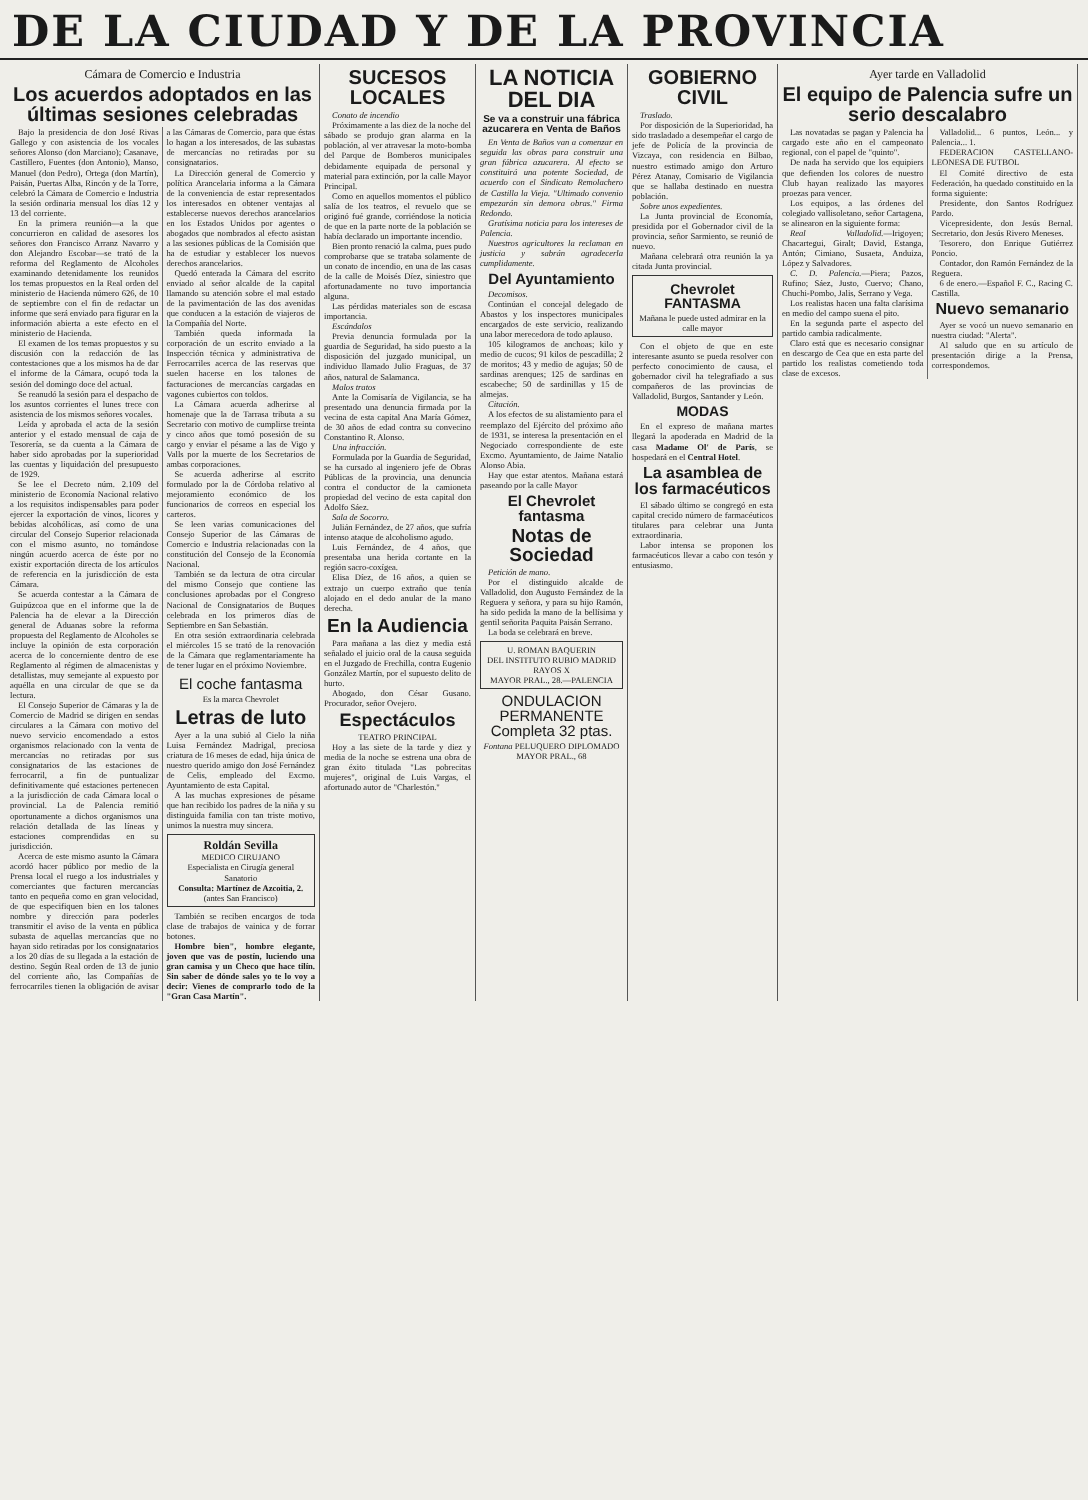DE LA CIUDAD Y DE LA PROVINCIA
Cámara de Comercio e Industria
Los acuerdos adoptados en las últimas sesiones celebradas
Bajo la presidencia de don José Rivas Gallego y con asistencia de los vocales señores Alonso (don Marciano); Casanave, Castillero, Fuentes (don Antonio), Manso, Manuel (don Pedro), Ortega (don Martín), Paisán, Puertas Alba, Rincón y de la Torre, celebró la Cámara de Comercio e Industria la sesión ordinaria mensual los días 12 y 13 del corriente.
En la primera reunión—a la que concurrieron en calidad de asesores los señores don Francisco Arranz Navarro y don Alejandro Escobar—se trató de la reforma del Reglamento de Alcoholes examinando detenidamente los reunidos los temas propuestos en la Real orden del ministerio de Hacienda número 626, de 10 de septiembre con el fin de redactar un informe que será enviado para figurar en la información abierta a este efecto en el ministerio de Hacienda.
El examen de los temas propuestos y su discusión con la redacción de las contestaciones que a los mismos ha de dar el informe de la Cámara, ocupó toda la sesión del domingo doce del actual.
Se reanudó la sesión para el despacho de los asuntos corrientes el lunes trece con asistencia de los mismos señores vocales.
Leída y aprobada el acta de la sesión anterior y el estado mensual de caja de Tesorería, se da cuenta a la Cámara de haber sido aprobadas por la superioridad las cuentas y liquidación del presupuesto de 1929.
Se lee el Decreto núm. 2.109 del ministerio de Economía Nacional relativo a los requisitos indispensables para poder ejercer la exportación de vinos, licores y bebidas alcohólicas, así como de una circular del Consejo Superior relacionada con el mismo asunto, no tomándose ningún acuerdo acerca de éste por no existir exportación directa de los artículos de referencia en la jurisdicción de esta Cámara.
Se acuerda contestar a la Cámara de Guipúzcoa que en el informe que la de Palencia ha de elevar a la Dirección general de Aduanas sobre la reforma propuesta del Reglamento de Alcoholes se incluye la opinión de esta corporación acerca de lo concerniente dentro de ese Reglamento al régimen de almacenistas y detallistas, muy semejante al expuesto por aquélla en una circular de que se da lectura.
El Consejo Superior de Cámaras y la de Comercio de Madrid se dirigen en sendas circulares a la Cámara con motivo del nuevo servicio encomendado a estos organismos relacionado con la venta de mercancías no retiradas por sus consignatarios de las estaciones de ferrocarril, a fin de puntualizar definitivamente qué estaciones pertenecen a la jurisdicción de cada Cámara local o provincial. La de Palencia remitió oportunamente a dichos organismos una relación detallada de las líneas y estaciones comprendidas en su jurisdicción.
Acerca de este mismo asunto la Cámara acordó hacer público por medio de la Prensa local el ruego a los industriales y comerciantes que facturen mercancías tanto en pequeña como en gran velocidad, de que especifiquen bien en los talones nombre y dirección para poderles transmitir el aviso de la venta en pública subasta de aquellas mercancías que no hayan sido retiradas por los consignatarios a los 20 días de su llegada a la estación de destino. Según Real orden de 13 de junio del corriente año, las Compañías de ferrocarriles tienen la obligación de avisar a las Cámaras de Comercio, para que éstas lo hagan a los interesados, de las subastas de mercancías no retiradas por su consignatarios.
La Dirección general de Comercio y política Arancelaria informa a la Cámara de la conveniencia de estar representados los interesados en obtener ventajas al establecerse nuevos derechos arancelarios en los Estados Unidos por agentes o abogados que nombrados al efecto asistan a las sesiones públicas de la Comisión que ha de estudiar y establecer los nuevos derechos arancelarios.
Quedó enterada la Cámara del escrito enviado al señor alcalde de la capital llamando su atención sobre el mal estado de la pavimentación de las dos avenidas que conducen a la estación de viajeros de la Compañía del Norte.
También queda informada la corporación de un escrito enviado a la Inspección técnica y administrativa de Ferrocarriles acerca de las reservas que suelen hacerse en los talones de facturaciones de mercancías cargadas en vagones cubiertos con toldos.
La Cámara acuerda adherirse al homenaje que la de Tarrasa tributa a su Secretario con motivo de cumplirse treinta y cinco años que tomó posesión de su cargo y enviar el pésame a las de Vigo y Valls por la muerte de los Secretarios de ambas corporaciones.
Se acuerda adherirse al escrito formulado por la de Córdoba relativo al mejoramiento económico de los funcionarios de correos en especial los carteros.
Se leen varias comunicaciones del Consejo Superior de las Cámaras de Comercio e Industria relacionadas con la constitución del Consejo de la Economía Nacional.
También se da lectura de otra circular del mismo Consejo que contiene las conclusiones aprobadas por el Congreso Nacional de Consignatarios de Buques celebrada en los primeros días de Septiembre en San Sebastián.
En otra sesión extraordinaria celebrada el miércoles 15 se trató de la renovación de la Cámara que reglamentariamente ha de tener lugar en el próximo Noviembre.
El coche fantasma
Es la marca Chevrolet
Letras de luto
Ayer a la una subió al Cielo la niña Luisa Fernández Madrigal, preciosa criatura de 16 meses de edad, hija única de nuestro querido amigo don José Fernández de Celis, empleado del Excmo. Ayuntamiento de esta Capital.
A las muchas expresiones de pésame que han recibido los padres de la niña y su distinguida familia con tan triste motivo, unimos la nuestra muy sincera.
Roldán Sevilla
MEDICO CIRUJANO
Especialista en Cirugía general
Sanatorio
Consulta: Martínez de Azcoitia, 2.
(antes San Francisco)
También se reciben encargos de toda clase de trabajos de vainica y de forrar botones.
Hombre bien", hombre elegante, joven que vas de postín, luciendo una gran camisa y un Checo que hace tilín. Sin saber de dónde sales yo te lo voy a decir: Vienes de comprarlo todo de la "Gran Casa Martín".
SUCESOS LOCALES
Conato de incendio
Próximamente a las diez de la noche del sábado se produjo gran alarma en la población, al ver atravesar la moto-bomba del Parque de Bomberos municipales debidamente equipada de personal y material para extinción, por la calle Mayor Principal.
Como en aquellos momentos el público salía de los teatros, el revuelo que se originó fué grande, corriéndose la noticia de que en la parte norte de la población se había declarado un importante incendio.
Bien pronto renació la calma, pues pudo comprobarse que se trataba solamente de un conato de incendio, en una de las casas de la calle de Moisés Díez, siniestro que afortunadamente no tuvo importancia alguna.
Las pérdidas materiales son de escasa importancia.
Escándalos
Previa denuncia formulada por la guardia de Seguridad, ha sido puesto a la disposición del juzgado municipal, un individuo llamado Julio Fraguas, de 37 años, natural de Salamanca.
Malos tratos
Ante la Comisaría de Vigilancia, se ha presentado una denuncia firmada por la vecina de esta capital Ana María Gómez, de 30 años de edad contra su convecino Constantino R. Alonso.
Una infracción.
Formulada por la Guardia de Seguridad, se ha cursado al ingeniero jefe de Obras Públicas de la provincia, una denuncia contra el conductor de la camioneta propiedad del vecino de esta capital don Adolfo Sáez.
Sala de Socorro.
Julián Fernández, de 27 años, que sufría intenso ataque de alcoholismo agudo.
Luis Fernández, de 4 años, que presentaba una herida cortante en la región sacro-coxígea.
Elisa Díez, de 16 años, a quien se extrajo un cuerpo extraño que tenía alojado en el dedo anular de la mano derecha.
En la Audiencia
Para mañana a las diez y media está señalado el juicio oral de la causa seguida en el Juzgado de Frechilla, contra Eugenio González Martín, por el supuesto delito de hurto.
Abogado, don César Gusano. Procurador, señor Ovejero.
Espectáculos
TEATRO PRINCIPAL
Hoy a las siete de la tarde y diez y media de la noche se estrena una obra de gran éxito titulada "Las pobrecitas mujeres", original de Luis Vargas, el afortunado autor de "Charlestón."
LA NOTICIA DEL DIA
Se va a construir una fábrica azucarera en Venta de Baños
En Venta de Baños van a comenzar en seguida las obras para construir una gran fábrica azucarera. Al efecto se constituirá una potente Sociedad, de acuerdo con el Sindicato Remolachero de Castilla la Vieja. "Ultimado convenio empezarán sin demora obras." Firma Redondo.
Gratísima noticia para los intereses de Palencia.
Nuestros agricultores la reclaman en justicia y sabrán agradecerla cumplidamente.
Del Ayuntamiento
Decomisos.
Continúan el concejal delegado de Abastos y los inspectores municipales encargados de este servicio, realizando una labor merecedora de todo aplauso.
105 kilogramos de anchoas; kilo y medio de cucos; 91 kilos de pescadilla; 2 de moritos; 43 y medio de agujas; 50 de sardinas arenques; 125 de sardinas en escabeche; 50 de sardinillas y 15 de almejas.
Citación.
A los efectos de su alistamiento para el reemplazo del Ejército del próximo año de 1931, se interesa la presentación en el Negociado correspondiente de este Excmo. Ayuntamiento, de Jaime Natalio Alonso Abia.
Hay que estar atentos. Mañana estará paseando por la calle Mayor
El Chevrolet fantasma
Notas de Sociedad
Petición de mano.
Por el distinguido alcalde de Valladolid, don Augusto Fernández de la Reguera y señora, y para su hijo Ramón, ha sido pedida la mano de la bellísima y gentil señorita Paquita Paisán Serrano.
La boda se celebrará en breve.
U. ROMAN BAQUERIN
DEL INSTITUTO RUBIO MADRID
RAYOS X
MAYOR PRAL., 28.—PALENCIA
ONDULACION PERMANENTE
Completa 32 ptas.
Fontana PELUQUERO DIPLOMADO
MAYOR PRAL., 68
GOBIERNO CIVIL
Traslado.
Por disposición de la Superioridad, ha sido trasladado a desempeñar el cargo de jefe de Policía de la provincia de Vizcaya, con residencia en Bilbao, nuestro estimado amigo don Arturo Pérez Atanay, Comisario de Vigilancia que se hallaba destinado en nuestra población.
Sobre unos expedientes.
La Junta provincial de Economía, presidida por el Gobernador civil de la provincia, señor Sarmiento, se reunió de nuevo.
Mañana celebrará otra reunión la ya citada Junta provincial.
Chevrolet FANTASMA
Mañana le puede usted admirar en la calle mayor
Con el objeto de que en este interesante asunto se pueda resolver con perfecto conocimiento de causa, el gobernador civil ha telegrafiado a sus compañeros de las provincias de Valladolid, Burgos, Santander y León.
MODAS
En el expreso de mañana martes llegará la apoderada en Madrid de la casa Madame Ol' de París, se hospedará en el Central Hotel.
La asamblea de los farmacéuticos
El sábado último se congregó en esta capital crecido número de farmacéuticos titulares para celebrar una Junta extraordinaria.
Labor intensa se proponen los farmacéuticos llevar a cabo con tesón y entusiasmo.
Ayer tarde en Valladolid
El equipo de Palencia sufre un serio descalabro
Las novatadas se pagan y Palencia ha cargado este año en el campeonato regional, con el papel de "quinto".
De nada ha servido que los equipiers que defienden los colores de nuestro Club hayan realizado las mayores proezas para vencer.
Los equipos, a las órdenes del colegiado vallisoletano, señor Cartagena, se alinearon en la siguiente forma:
Real Valladolid.—Irigoyen; Chacartegui, Giralt; David, Estanga, Antón; Cimiano, Susaeta, Anduiza, López y Salvadores.
C. D. Palencia.—Piera; Pazos, Rufino; Sáez, Justo, Cuervo; Chano, Chuchi-Pombo, Jalis, Serrano y Vega.
Los realistas hacen una falta clarísima en medio del campo suena el pito.
En la segunda parte el aspecto del partido cambia radicalmente.
Claro está que es necesario consignar en descargo de Cea que en esta parte del partido los realistas cometiendo toda clase de excesos.
Valladolid... 6 puntos, León... y Palencia... 1.
FEDERACION CASTELLANO-LEONESA DE FUTBOL
El Comité directivo de esta Federación, ha quedado constituido en la forma siguiente:
Presidente, don Santos Rodríguez Pardo.
Vicepresidente, don Jesús Bernal. Secretario, don Jesús Rivero Meneses.
Tesorero, don Enrique Gutiérrez Poncio.
Contador, don Ramón Fernández de la Reguera.
6 de enero.—Español F. C., Racing C. Castilla.
Nuevo semanario
Ayer se vocó un nuevo semanario en nuestra ciudad: "Alerta".
Al saludo que en su artículo de presentación dirige a la Prensa, correspondemos.